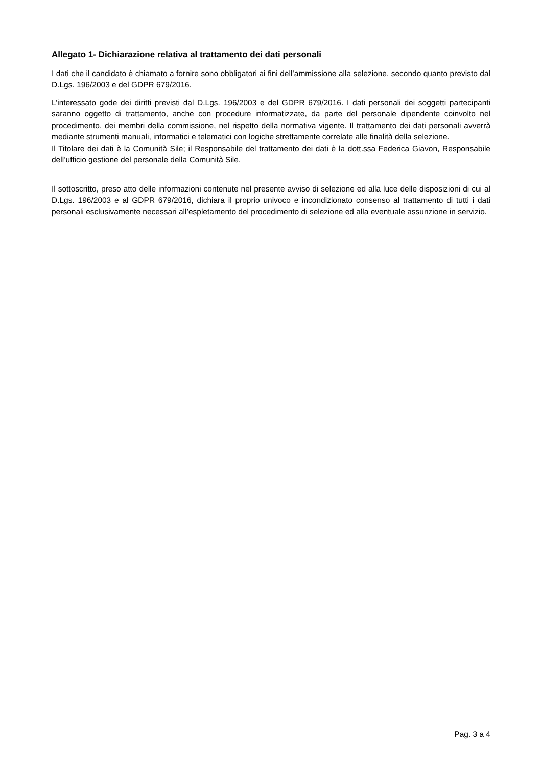Allegato 1- Dichiarazione relativa al trattamento dei dati personali
I dati che il candidato è chiamato a fornire sono obbligatori ai fini dell’ammissione alla selezione, secondo quanto previsto dal D.Lgs. 196/2003 e del GDPR 679/2016.
L’interessato gode dei diritti previsti dal D.Lgs. 196/2003 e del GDPR 679/2016. I dati personali dei soggetti partecipanti saranno oggetto di trattamento, anche con procedure informatizzate, da parte del personale dipendente coinvolto nel procedimento, dei membri della commissione, nel rispetto della normativa vigente. Il trattamento dei dati personali avverrà mediante strumenti manuali, informatici e telematici con logiche strettamente correlate alle finalità della selezione.
Il Titolare dei dati è la Comunità Sile; il Responsabile del trattamento dei dati è la dott.ssa Federica Giavon, Responsabile dell’ufficio gestione del personale della Comunità Sile.
Il sottoscritto, preso atto delle informazioni contenute nel presente avviso di selezione ed alla luce delle disposizioni di cui al D.Lgs. 196/2003 e al GDPR 679/2016, dichiara il proprio univoco e incondizionato consenso al trattamento di tutti i dati personali esclusivamente necessari all’espletamento del procedimento di selezione ed alla eventuale assunzione in servizio.
Pag. 3 a 4